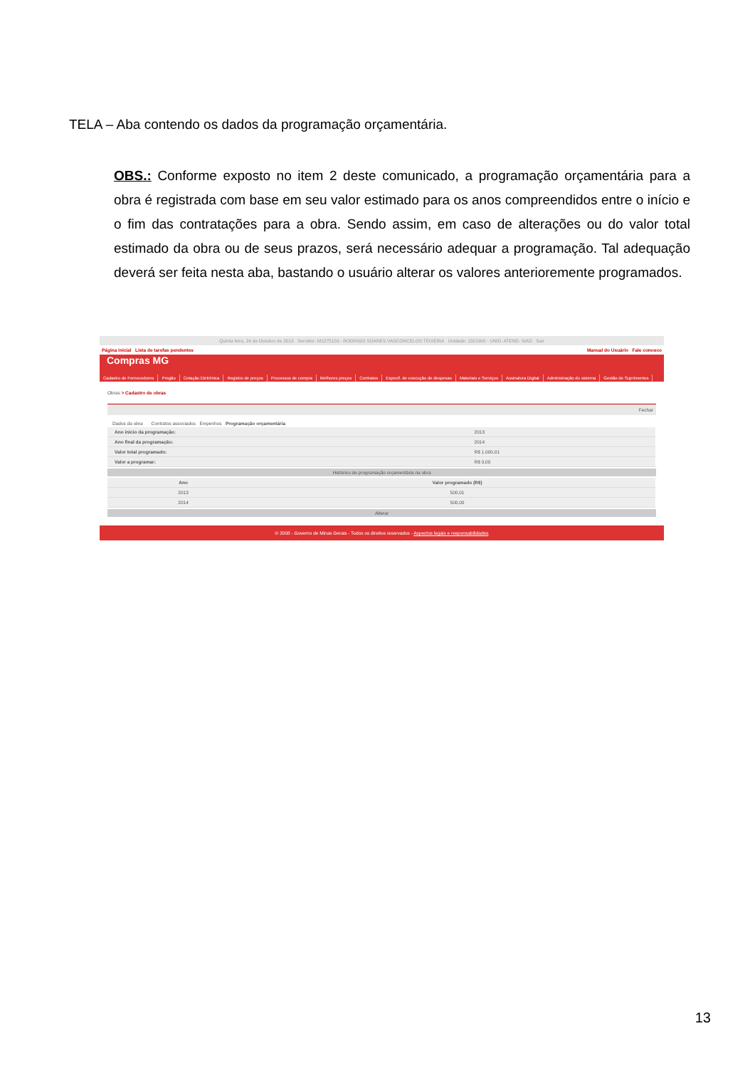TELA – Aba contendo os dados da programação orçamentária.
OBS.: Conforme exposto no item 2 deste comunicado, a programação orçamentária para a obra é registrada com base em seu valor estimado para os anos compreendidos entre o início e o fim das contratações para a obra. Sendo assim, em caso de alterações ou do valor total estimado da obra ou de seus prazos, será necessário adequar a programação. Tal adequação deverá ser feita nesta aba, bastando o usuário alterar os valores anterioremente programados.
Quinta-feira, 24 de Outubro de 2013 Servidor: M1275159 - RODRIGO SOARES VASCONCELOS TEIXEIRA Unidade: 1501900 - UNID. ATEND. SIAD Sair
Página inicial Lista de tarefas pendentes Manual do Usuário Fale conosco
Compras MG
Cadastro de Fornecedores Pregão Cotação Eletrônica Registro de preços Processos de compra Melhores preços Contratos Especif. de execução de despesas Materiais e Serviços Assinatura Digital Administração do sistema Gestão de Suprimentos
Obras > Cadastro de obras
Fechar
Dados da obra Contratos associados Empenhos Programação orçamentária
| Ano inicio da programação: | 2013 |
| Ano final da programação: | 2014 |
| Valor total programado: | R$ 1.000,01 |
| Valor a programar: | R$ 0,00 |
Histórico de programação orçamentária na obra
| Ano | Valor programado (R$) |
| --- | --- |
| 2013 | 500,01 |
| 2014 | 500,00 |
Alterar
© 2008 - Governo de Minas Gerais - Todos os direitos reservados - Aspectos legais e responsabilidades
13